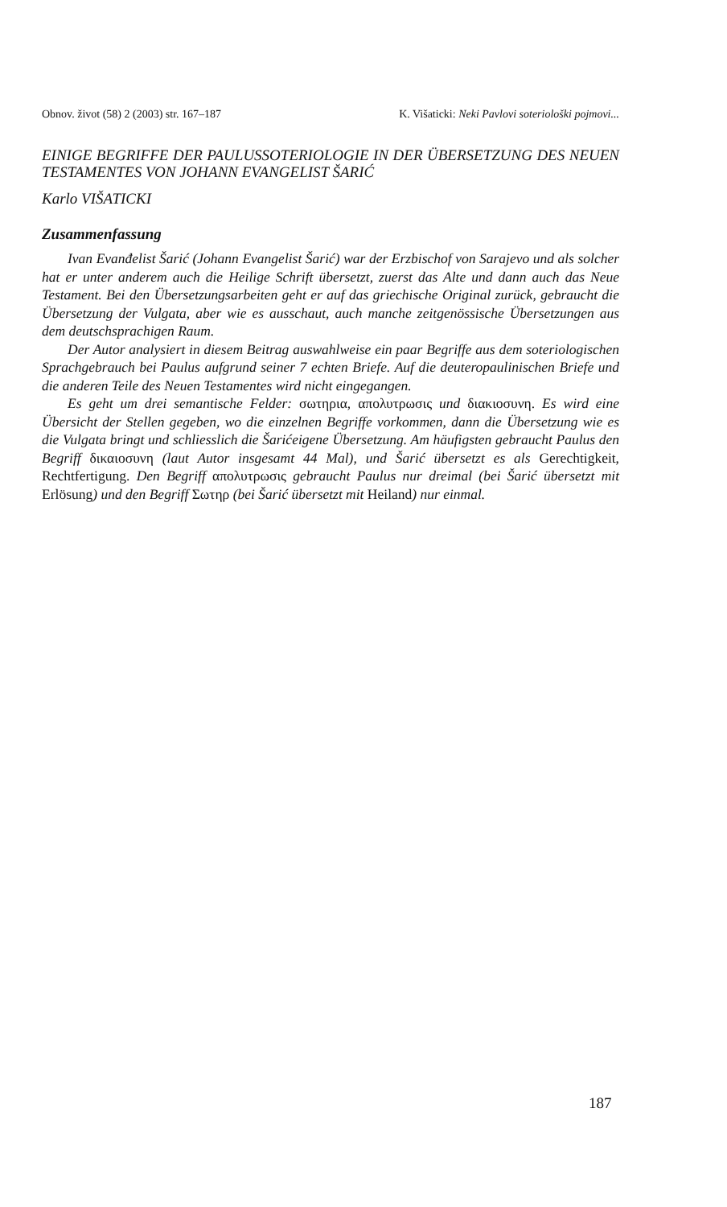Obnov. život (58) 2 (2003) str. 167–187 K. Višaticki: Neki Pavlovi soteriološki pojmovi...
EINIGE BEGRIFFE DER PAULUSSOTERIOLOGIE IN DER ÜBERSETZUNG DES NEUEN TESTAMENTES VON JOHANN EVANGELIST ŠARIĆ
Karlo VIŠATICKI
Zusammenfassung
Ivan Evanđelist Šarić (Johann Evangelist Šarić) war der Erzbischof von Sarajevo und als solcher hat er unter anderem auch die Heilige Schrift übersetzt, zuerst das Alte und dann auch das Neue Testament. Bei den Übersetzungsarbeiten geht er auf das griechische Original zurück, gebraucht die Übersetzung der Vulgata, aber wie es ausschaut, auch manche zeitgenössische Übersetzungen aus dem deutschsprachigen Raum.
Der Autor analysiert in diesem Beitrag auswahlweise ein paar Begriffe aus dem soteriologischen Sprachgebrauch bei Paulus aufgrund seiner 7 echten Briefe. Auf die deuteropaulinischen Briefe und die anderen Teile des Neuen Testamentes wird nicht eingegangen.
Es geht um drei semantische Felder: σωτηρια, απολυτρωσις und διακιοσυνη. Es wird eine Übersicht der Stellen gegeben, wo die einzelnen Begriffe vorkommen, dann die Übersetzung wie es die Vulgata bringt und schliesslich die Šarićeigene Übersetzung. Am häufigsten gebraucht Paulus den Begriff δικαιοσυνη (laut Autor insgesamt 44 Mal), und Šarić übersetzt es als Gerechtigkeit, Rechtfertigung. Den Begriff απολυτρωσις gebraucht Paulus nur dreimal (bei Šarić übersetzt mit Erlösung) und den Begriff Σωτηρ (bei Šarić übersetzt mit Heiland) nur einmal.
187